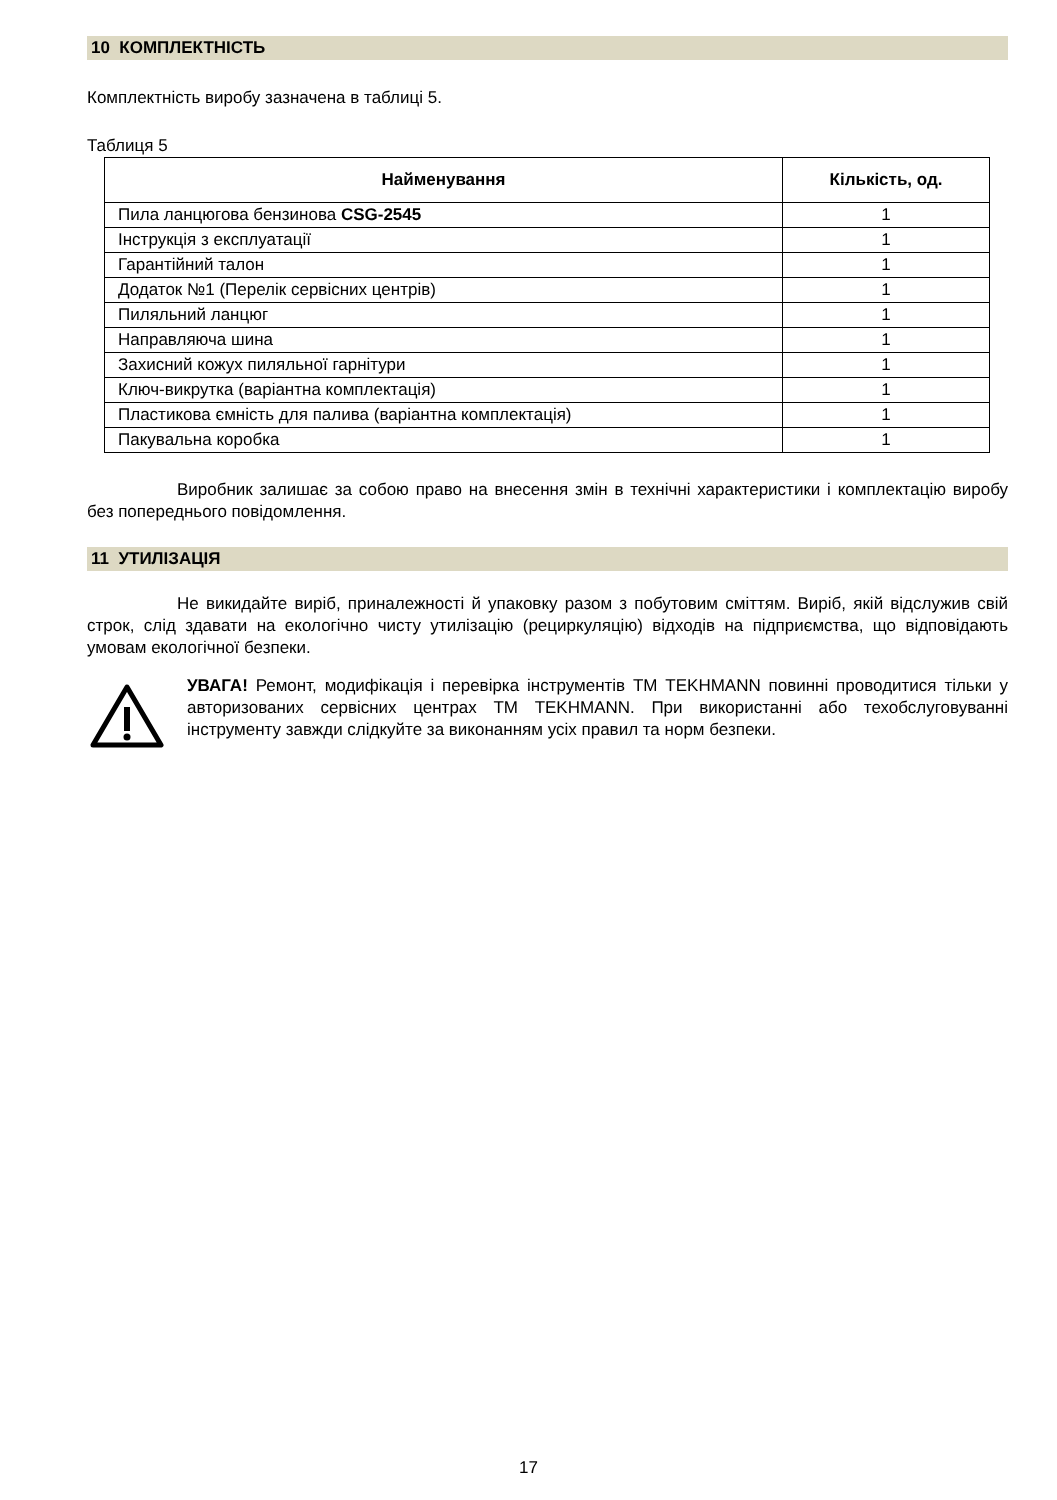10 КОМПЛЕКТНІСТЬ
Комплектність виробу зазначена в таблиці 5.
Таблиця 5
| Найменування | Кількість, од. |
| --- | --- |
| Пила ланцюгова бензинова CSG-2545 | 1 |
| Інструкція з експлуатації | 1 |
| Гарантійний талон | 1 |
| Додаток №1 (Перелік сервісних центрів) | 1 |
| Пиляльний ланцюг | 1 |
| Направляюча шина | 1 |
| Захисний кожух пиляльної гарнітури | 1 |
| Ключ-викрутка (варіантна комплектація) | 1 |
| Пластикова ємність для палива (варіантна комплектація) | 1 |
| Пакувальна коробка | 1 |
Виробник залишає за собою право на внесення змін в технічні характеристики і комплектацію виробу без попереднього повідомлення.
11 УТИЛІЗАЦІЯ
Не викидайте виріб, приналежності й упаковку разом з побутовим сміттям. Виріб, якій відслужив свій строк, слід здавати на екологічно чисту утилізацію (рециркуляцію) відходів на підприємства, що відповідають умовам екологічної безпеки.
УВАГА! Ремонт, модифікація і перевірка інструментів ТМ TEKHMANN повинні проводитися тільки у авторизованих сервісних центрах ТМ TEKHMANN. При використанні або техобслуговуванні інструменту завжди слідкуйте за виконанням усіх правил та норм безпеки.
17